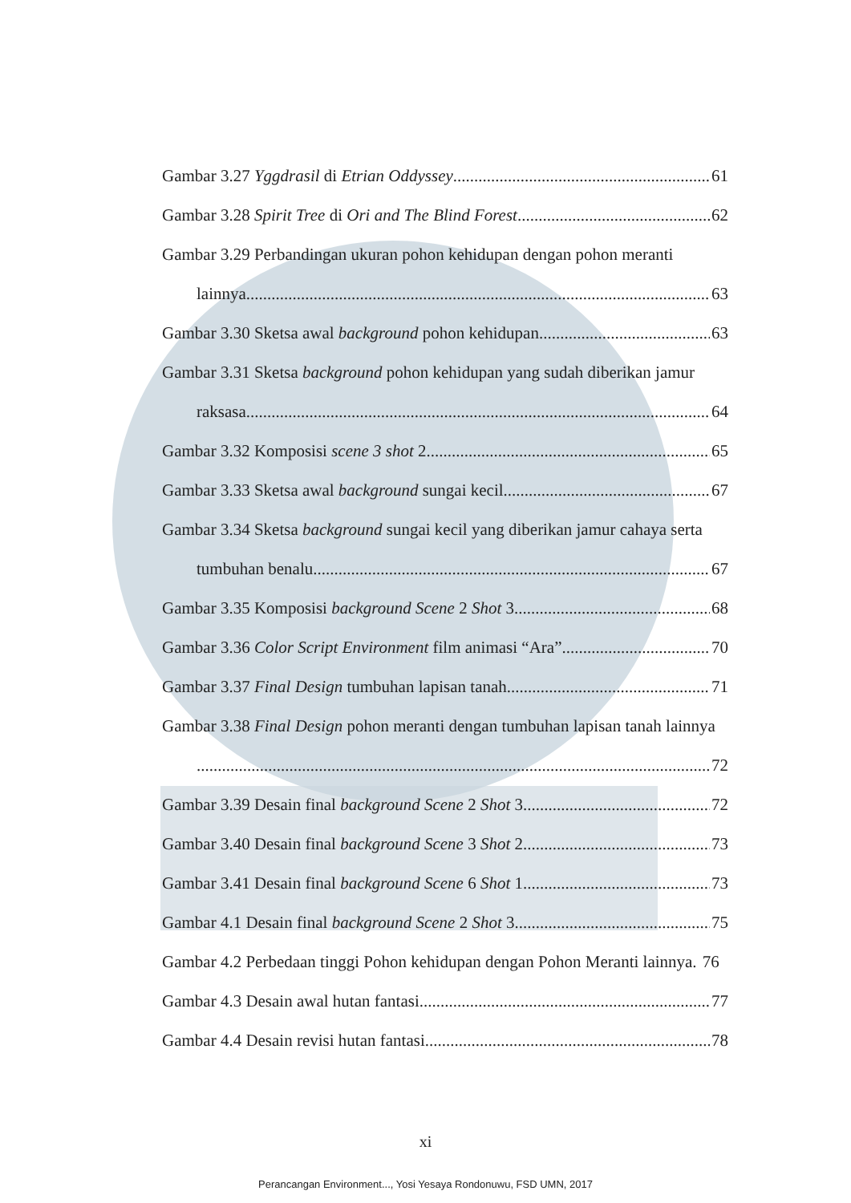Gambar 3.27 Yggdrasil di Etrian Oddyssey 61
Gambar 3.28 Spirit Tree di Ori and The Blind Forest 62
Gambar 3.29 Perbandingan ukuran pohon kehidupan dengan pohon meranti
lainnya. 63
Gambar 3.30 Sketsa awal background pohon kehidupan 63
Gambar 3.31 Sketsa background pohon kehidupan yang sudah diberikan jamur
raksasa 64
Gambar 3.32 Komposisi scene 3 shot 2 65
Gambar 3.33 Sketsa awal background sungai kecil 67
Gambar 3.34 Sketsa background sungai kecil yang diberikan jamur cahaya serta
tumbuhan benalu 67
Gambar 3.35 Komposisi background Scene 2 Shot 3 68
Gambar 3.36 Color Script Environment film animasi “Ara” 70
Gambar 3.37 Final Design tumbuhan lapisan tanah 71
Gambar 3.38 Final Design pohon meranti dengan tumbuhan lapisan tanah lainnya
72
Gambar 3.39 Desain final background Scene 2 Shot 3 72
Gambar 3.40 Desain final background Scene 3 Shot 2 73
Gambar 3.41 Desain final background Scene 6 Shot 1 73
Gambar 4.1 Desain final background Scene 2 Shot 3 75
Gambar 4.2 Perbedaan tinggi Pohon kehidupan dengan Pohon Meranti lainnya. 76
Gambar 4.3 Desain awal hutan fantasi 77
Gambar 4.4 Desain revisi hutan fantasi 78
xi
Perancangan Environment..., Yosi Yesaya Rondonuwu, FSD UMN, 2017